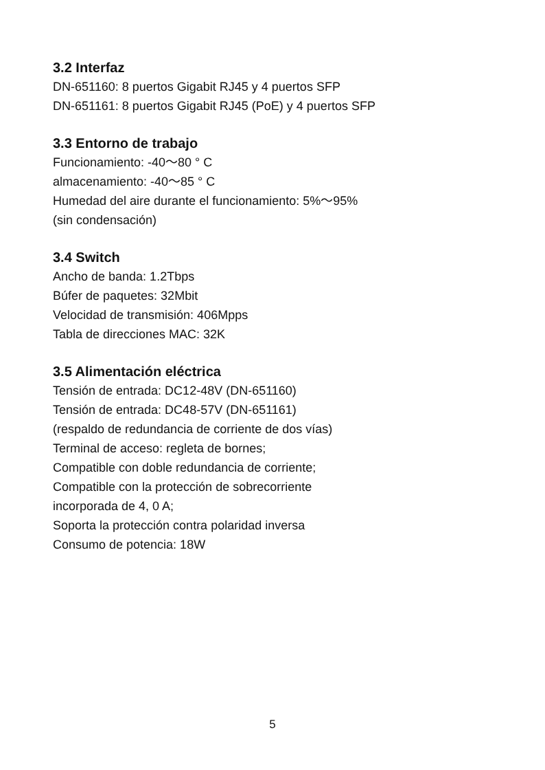3.2 Interfaz
DN-651160: 8 puertos Gigabit RJ45 y 4 puertos SFP
DN-651161: 8 puertos Gigabit RJ45 (PoE) y 4 puertos SFP
3.3 Entorno de trabajo
Funcionamiento: -40～80 ° C
almacenamiento: -40～85 ° C
Humedad del aire durante el funcionamiento: 5%～95%
(sin condensación)
3.4 Switch
Ancho de banda: 1.2Tbps
Búfer de paquetes: 32Mbit
Velocidad de transmisión: 406Mpps
Tabla de direcciones MAC: 32K
3.5 Alimentación eléctrica
Tensión de entrada: DC12-48V (DN-651160)
Tensión de entrada: DC48-57V (DN-651161)
(respaldo de redundancia de corriente de dos vías)
Terminal de acceso: regleta de bornes;
Compatible con doble redundancia de corriente;
Compatible con la protección de sobrecorriente
incorporada de 4, 0 A;
Soporta la protección contra polaridad inversa
Consumo de potencia: 18W
5